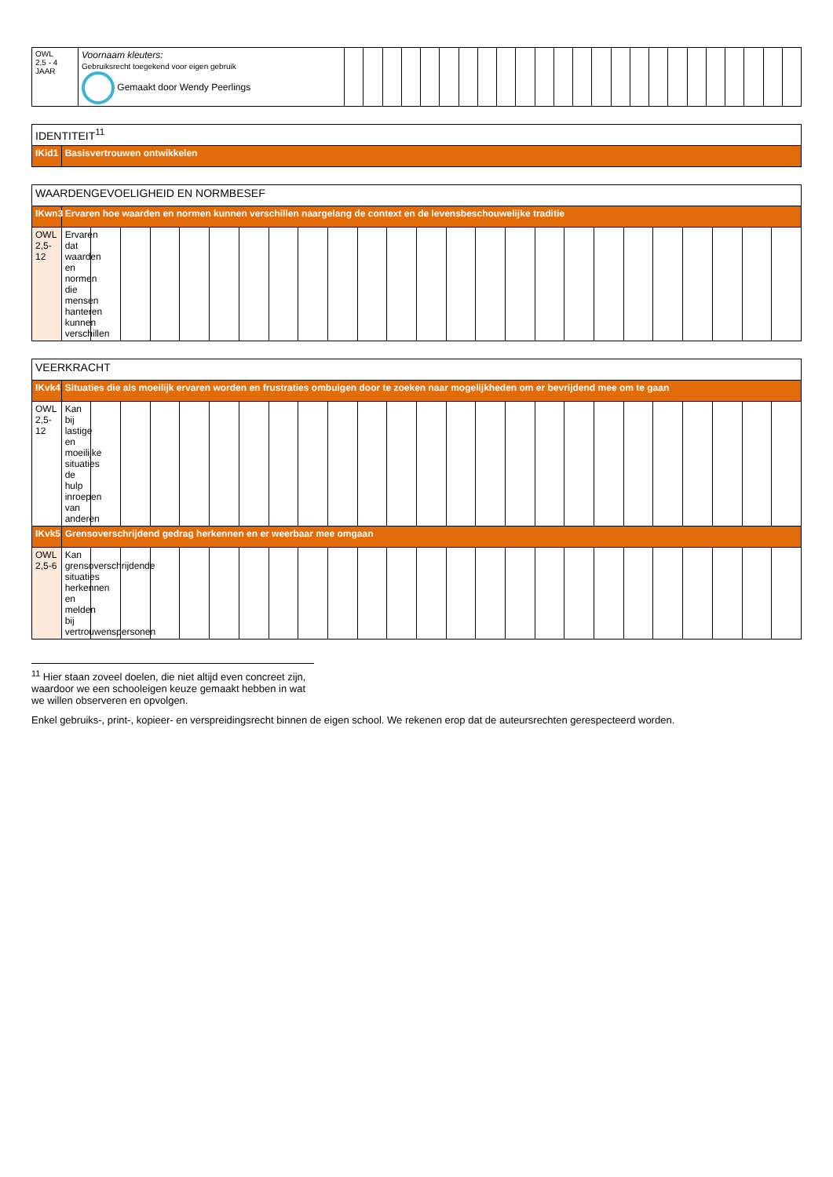| OWL 2,5 - 4 JAAR | Voornaam kleuters: Gebruiksrecht toegekend voor eigen gebruik Gemaakt door Wendy Peerlings | | | | | | | | | | | | | | | | | | | | | | | | |
| IDENTITEIT<sup>11</sup> | |
| IKid1 | Basisvertrouwen ontwikkelen |
| WAARDENGEVOELIGHEID EN NORMBESEF | | | | | | | | | | | | | | | | | | | | | | | | | |
| IKwn3 | Ervaren hoe waarden en normen kunnen verschillen naargelang de context en de levensbeschouwelijke traditie | | | | | | | | | | | | | | | | | | | | | | | | |
| OWL 2,5-12 | Ervaren dat waarden en normen die mensen hanteren kunnen verschillen | | | | | | | | | | | | | | | | | | | | | | | | |
| VEERKRACHT | | | | | | | | | | | | | | | | | | | | | | | | | |
| IKvk4 | Situaties die als moeilijk ervaren worden en frustraties ombuigen door te zoeken naar mogelijkheden om er bevrijdend mee om te gaan | | | | | | | | | | | | | | | | | | | | | | | | |
| OWL 2,5-12 | Kan bij lastige en moeilijke situaties de hulp inroepen van anderen | | | | | | | | | | | | | | | | | | | | | | | | |
| IKvk5 | Grensoverschrijdend gedrag herkennen en er weerbaar mee omgaan | | | | | | | | | | | | | | | | | | | | | | | | |
| OWL 2,5-6 | Kan grensoverschrijdende situaties herkennen en melden bij vertrouwenspersonen | | | | | | | | | | | | | | | | | | | | | | | | |
<sup>11</sup> Hier staan zoveel doelen, die niet altijd even concreet zijn, waardoor we een schooleigen keuze gemaakt hebben in wat we willen observeren en opvolgen.
Enkel gebruiks-, print-, kopieer- en verspreidingsrecht binnen de eigen school. We rekenen erop dat de auteursrechten gerespecteerd worden.